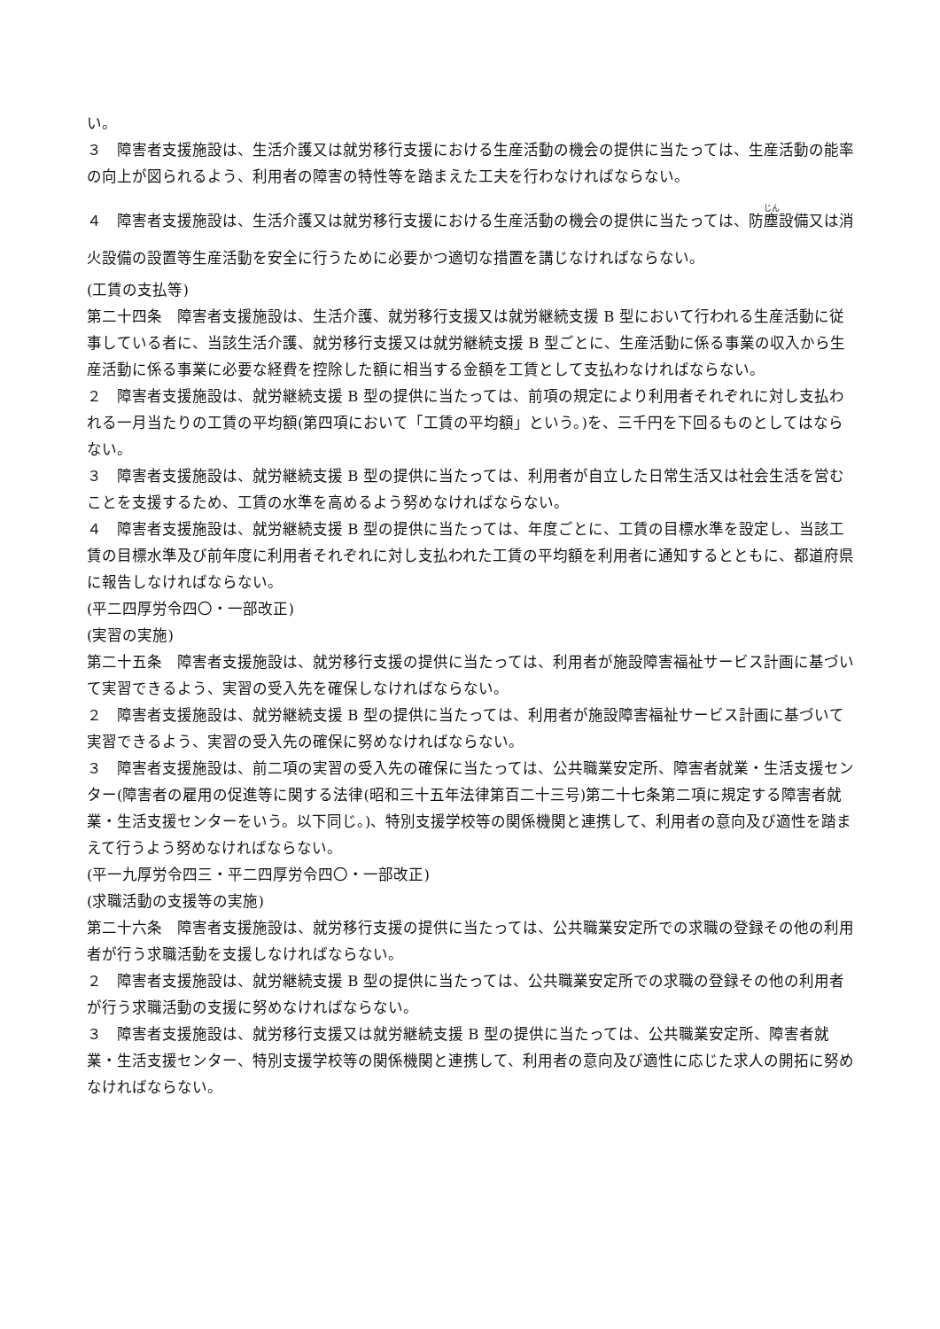い。
３　障害者支援施設は、生活介護又は就労移行支援における生産活動の機会の提供に当たっては、生産活動の能率の向上が図られるよう、利用者の障害の特性等を踏まえた工夫を行わなければならない。
４　障害者支援施設は、生活介護又は就労移行支援における生産活動の機会の提供に当たっては、防塵設備又は消火設備の設置等生産活動を安全に行うために必要かつ適切な措置を講じなければならない。
(工賃の支払等)
第二十四条　障害者支援施設は、生活介護、就労移行支援又は就労継続支援 B 型において行われる生産活動に従事している者に、当該生活介護、就労移行支援又は就労継続支援 B 型ごとに、生産活動に係る事業の収入から生産活動に係る事業に必要な経費を控除した額に相当する金額を工賃として支払わなければならない。
２　障害者支援施設は、就労継続支援 B 型の提供に当たっては、前項の規定により利用者それぞれに対し支払われる一月当たりの工賃の平均額(第四項において「工賃の平均額」という。)を、三千円を下回るものとしてはならない。
３　障害者支援施設は、就労継続支援 B 型の提供に当たっては、利用者が自立した日常生活又は社会生活を営むことを支援するため、工賃の水準を高めるよう努めなければならない。
４　障害者支援施設は、就労継続支援 B 型の提供に当たっては、年度ごとに、工賃の目標水準を設定し、当該工賃の目標水準及び前年度に利用者それぞれに対し支払われた工賃の平均額を利用者に通知するとともに、都道府県に報告しなければならない。
(平二四厚労令四〇・一部改正)
(実習の実施)
第二十五条　障害者支援施設は、就労移行支援の提供に当たっては、利用者が施設障害福祉サービス計画に基づいて実習できるよう、実習の受入先を確保しなければならない。
２　障害者支援施設は、就労継続支援 B 型の提供に当たっては、利用者が施設障害福祉サービス計画に基づいて実習できるよう、実習の受入先の確保に努めなければならない。
３　障害者支援施設は、前二項の実習の受入先の確保に当たっては、公共職業安定所、障害者就業・生活支援センター(障害者の雇用の促進等に関する法律(昭和三十五年法律第百二十三号)第二十七条第二項に規定する障害者就業・生活支援センターをいう。以下同じ。)、特別支援学校等の関係機関と連携して、利用者の意向及び適性を踏まえて行うよう努めなければならない。
(平一九厚労令四三・平二四厚労令四〇・一部改正)
(求職活動の支援等の実施)
第二十六条　障害者支援施設は、就労移行支援の提供に当たっては、公共職業安定所での求職の登録その他の利用者が行う求職活動を支援しなければならない。
２　障害者支援施設は、就労継続支援 B 型の提供に当たっては、公共職業安定所での求職の登録その他の利用者が行う求職活動の支援に努めなければならない。
３　障害者支援施設は、就労移行支援又は就労継続支援 B 型の提供に当たっては、公共職業安定所、障害者就業・生活支援センター、特別支援学校等の関係機関と連携して、利用者の意向及び適性に応じた求人の開拓に努めなければならない。